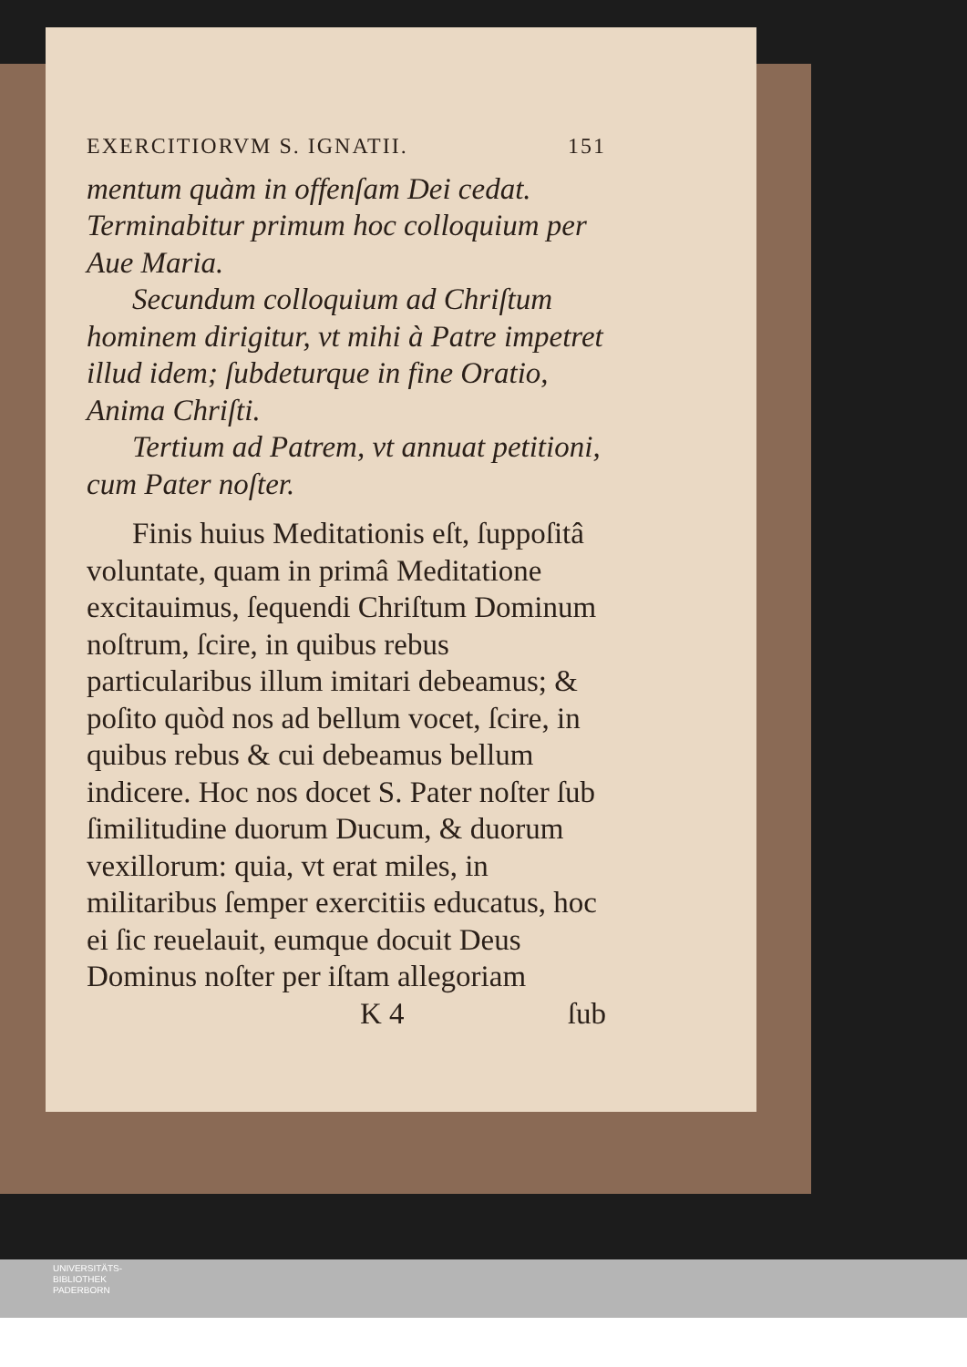EXERCITIORVM S. IGNATII. 151
mentum quàm in offenſam Dei cedat. Terminabitur primum hoc colloquium per Aue Maria.
Secundum colloquium ad Chriſtum hominem dirigitur, vt mihi à Patre impetret illud idem; ſubdeturque in fine Oratio, Anima Chriſti.
Tertium ad Patrem, vt annuat petitioni, cum Pater noſter.
Finis huius Meditationis eſt, ſuppoſitâ voluntate, quam in primâ Meditatione excitauimus, ſequendi Chriſtum Dominum noſtrum, ſcire, in quibus rebus particularibus illum imitari debeamus; & poſito quòd nos ad bellum vocet, ſcire, in quibus rebus & cui debeamus bellum indicere. Hoc nos docet S. Pater noſter ſub ſimilitudine duorum Ducum, & duorum vexillorum: quia, vt erat miles, in militaribus ſemper exercitiis educatus, hoc ei ſic reuelauit, eumque docuit Deus Dominus noſter per iſtam allegoriam
K 4 ſub
UNIVERSITÄTS-
BIBLIOTHEK
PADERBORN